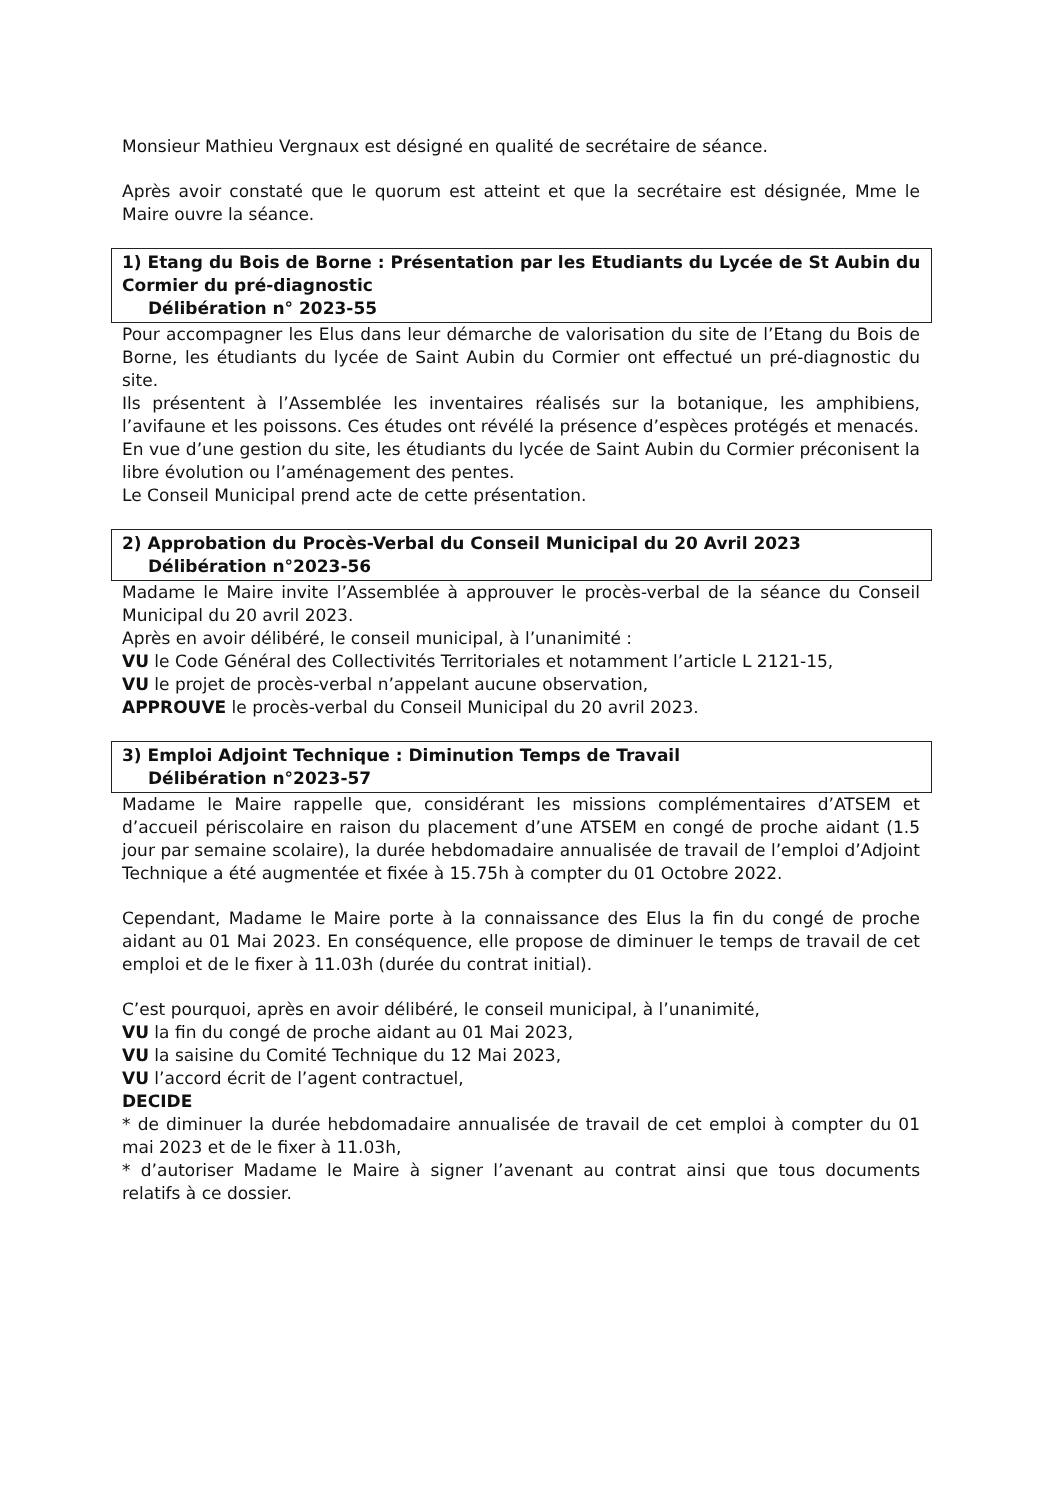Monsieur Mathieu Vergnaux est désigné en qualité de secrétaire de séance.
Après avoir constaté que le quorum est atteint et que la secrétaire est désignée, Mme le Maire ouvre la séance.
1) Etang du Bois de Borne : Présentation par les Etudiants du Lycée de St Aubin du Cormier du pré-diagnostic
Délibération n° 2023-55
Pour accompagner les Elus dans leur démarche de valorisation du site de l’Etang du Bois de Borne, les étudiants du lycée de Saint Aubin du Cormier ont effectué un pré-diagnostic du site.
Ils présentent à l’Assemblée les inventaires réalisés sur la botanique, les amphibiens, l’avifaune et les poissons. Ces études ont révélé la présence d’espèces protégés et menacés.
En vue d’une gestion du site, les étudiants du lycée de Saint Aubin du Cormier préconisent la libre évolution ou l’aménagement des pentes.
Le Conseil Municipal prend acte de cette présentation.
2) Approbation du Procès-Verbal du Conseil Municipal du 20 Avril 2023
Délibération n°2023-56
Madame le Maire invite l’Assemblée à approuver le procès-verbal de la séance du Conseil Municipal du 20 avril 2023.
Après en avoir délibéré, le conseil municipal, à l’unanimité :
VU le Code Général des Collectivités Territoriales et notamment l’article L 2121-15,
VU le projet de procès-verbal n’appelant aucune observation,
APPROUVE le procès-verbal du Conseil Municipal du 20 avril 2023.
3) Emploi Adjoint Technique : Diminution Temps de Travail
Délibération n°2023-57
Madame le Maire rappelle que, considérant les missions complémentaires d’ATSEM et d’accueil périscolaire en raison du placement d’une ATSEM en congé de proche aidant (1.5 jour par semaine scolaire), la durée hebdomadaire annualisée de travail de l’emploi d’Adjoint Technique a été augmentée et fixée à 15.75h à compter du 01 Octobre 2022.
Cependant, Madame le Maire porte à la connaissance des Elus la fin du congé de proche aidant au 01 Mai 2023. En conséquence, elle propose de diminuer le temps de travail de cet emploi et de le fixer à 11.03h (durée du contrat initial).
C’est pourquoi, après en avoir délibéré, le conseil municipal, à l’unanimité,
VU la fin du congé de proche aidant au 01 Mai 2023,
VU la saisine du Comité Technique du 12 Mai 2023,
VU l’accord écrit de l’agent contractuel,
DECIDE
* de diminuer la durée hebdomadaire annualisée de travail de cet emploi à compter du 01 mai 2023 et de le fixer à 11.03h,
* d’autoriser Madame le Maire à signer l’avenant au contrat ainsi que tous documents relatifs à ce dossier.